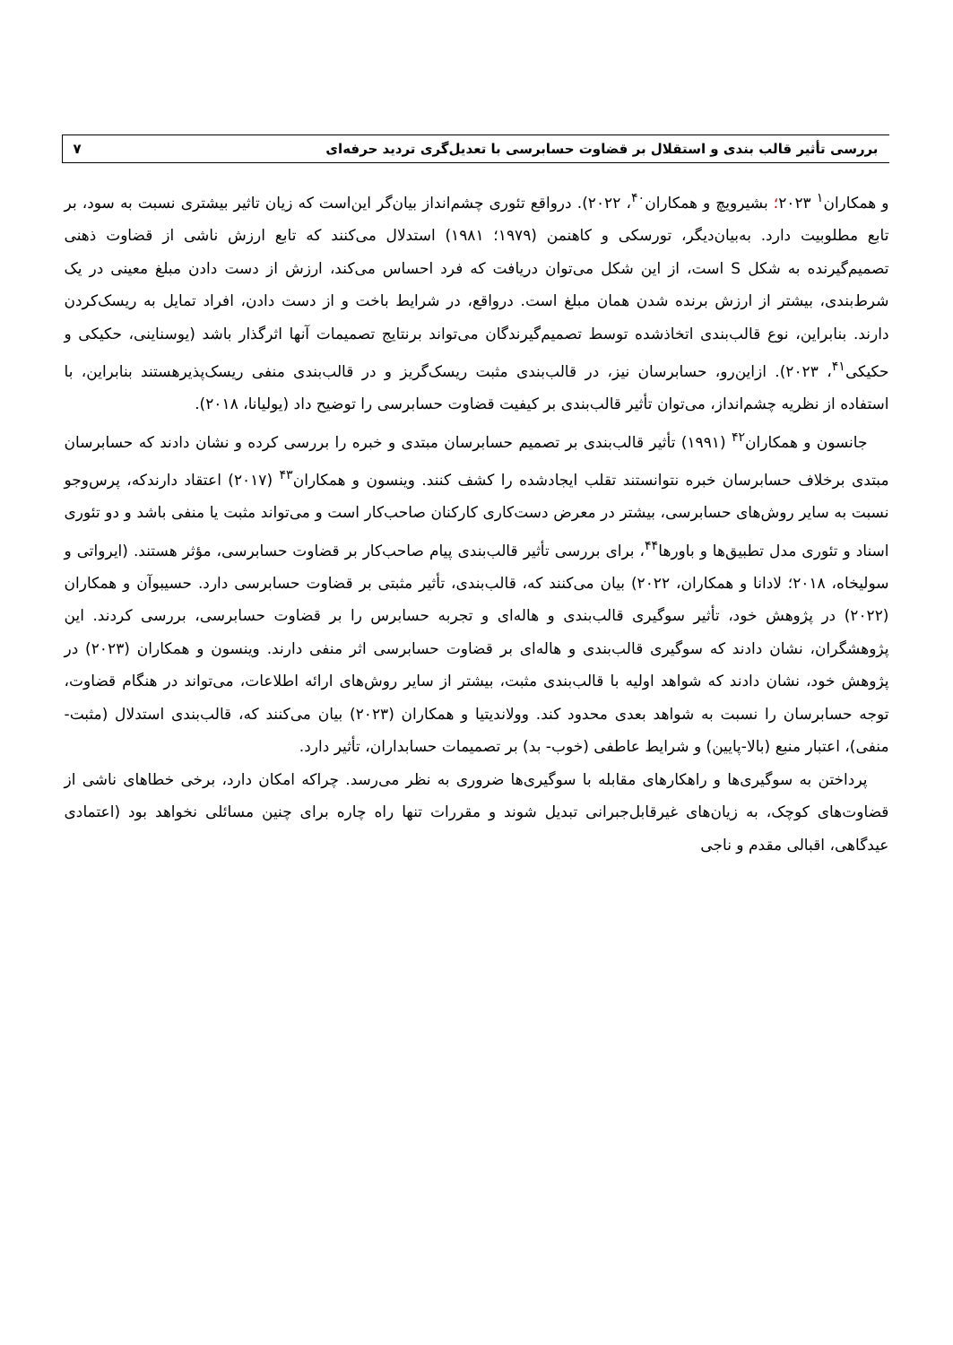بررسی تأثیر قالب بندی و استقلال بر قضاوت حسابرسی با تعدیل‌گری تردید حرفه‌ای ۷
و همکاران<sup>۱</sup> ۲۰۲۳؛ بشیرویچ و همکاران<sup>۴۰</sup>، ۲۰۲۲). درواقع تئوری چشم‌انداز بیان‌گر این‌است که زیان تاثیر بیشتری نسبت به سود، بر تابع مطلوبیت دارد. به‌بیان‌دیگر، تورسکی و کاهنمن (۱۹۷۹؛ ۱۹۸۱) استدلال می‌کنند که تابع ارزش ناشی از قضاوت ذهنی تصمیم‌گیرنده به شکل S است، از این شکل می‌توان دریافت که فرد احساس می‌کند، ارزش از دست دادن مبلغ معینی در یک شرط‌بندی، بیشتر از ارزش برنده شدن همان مبلغ است. درواقع، در شرایط باخت و از دست دادن، افراد تمایل به ریسک‌کردن دارند. بنابراین، نوع قالب‌بندی اتخاذشده توسط تصمیم‌گیرندگان می‌تواند برنتایج تصمیمات آنها اثرگذار باشد (یوسناینی، حکیکی و حکیکی<sup>۴۱</sup>، ۲۰۲۳). ازاین‌رو، حسابرسان نیز، در قالب‌بندی مثبت ریسک‌گریز و در قالب‌بندی منفی ریسک‌پذیرهستند بنابراین، با استفاده از نظریه چشم‌انداز، می‌توان تأثیر قالب‌بندی بر کیفیت قضاوت حسابرسی را توضیح داد (یولیانا، ۲۰۱۸).
جانسون و همکاران<sup>۴۲</sup> (۱۹۹۱) تأثیر قالب‌بندی بر تصمیم حسابرسان مبتدی و خبره را بررسی کرده و نشان دادند که حسابرسان مبتدی برخلاف حسابرسان خبره نتوانستند تقلب ایجادشده را کشف کنند. وینسون و همکاران<sup>۴۳</sup> (۲۰۱۷) اعتقاد دارندکه، پرس‌وجو نسبت به سایر روش‌های حسابرسی، بیشتر در معرض دست‌کاری کارکنان صاحب‌کار است و می‌تواند مثبت یا منفی باشد و دو تئوری اسناد و تئوری مدل تطبیق‌ها و باورها<sup>۴۴</sup>، برای بررسی تأثیر قالب‌بندی پیام صاحب‌کار بر قضاوت حسابرسی، مؤثر هستند. (ایرواتی و سولیخاه، ۲۰۱۸؛ لادانا و همکاران، ۲۰۲۲) بیان می‌کنند که، قالب‌بندی، تأثیر مثبتی بر قضاوت حسابرسی دارد. حسیبوآن و همکاران (۲۰۲۲) در پژوهش خود، تأثیر سوگیری قالب‌بندی و هاله‌ای و تجربه حسابرس را بر قضاوت حسابرسی، بررسی کردند. این پژوهشگران، نشان دادند که سوگیری قالب‌بندی و هاله‌ای بر قضاوت حسابرسی اثر منفی دارند. وینسون و همکاران (۲۰۲۳) در پژوهش خود، نشان دادند که شواهد اولیه با قالب‌بندی مثبت، بیشتر از سایر روش‌های ارائه اطلاعات، می‌تواند در هنگام قضاوت، توجه حسابرسان را نسبت به شواهد بعدی محدود کند. وولاندیتیا و همکاران (۲۰۲۳) بیان می‌کنند که، قالب‌بندی استدلال (مثبت- منفی)، اعتبار منبع (بالا-پایین) و شرایط عاطفی (خوب- بد) بر تصمیمات حسابداران، تأثیر دارد.
پرداختن به سوگیری‌ها و راهکارهای مقابله با سوگیری‌ها ضروری به نظر می‌رسد. چراکه امکان دارد، برخی خطاهای ناشی از قضاوت‌های کوچک، به زیان‌های غیرقابل‌جبرانی تبدیل شوند و مقررات تنها راه چاره برای چنین مسائلی نخواهد بود (اعتمادی عیدگاهی، اقبالی مقدم و ناجی